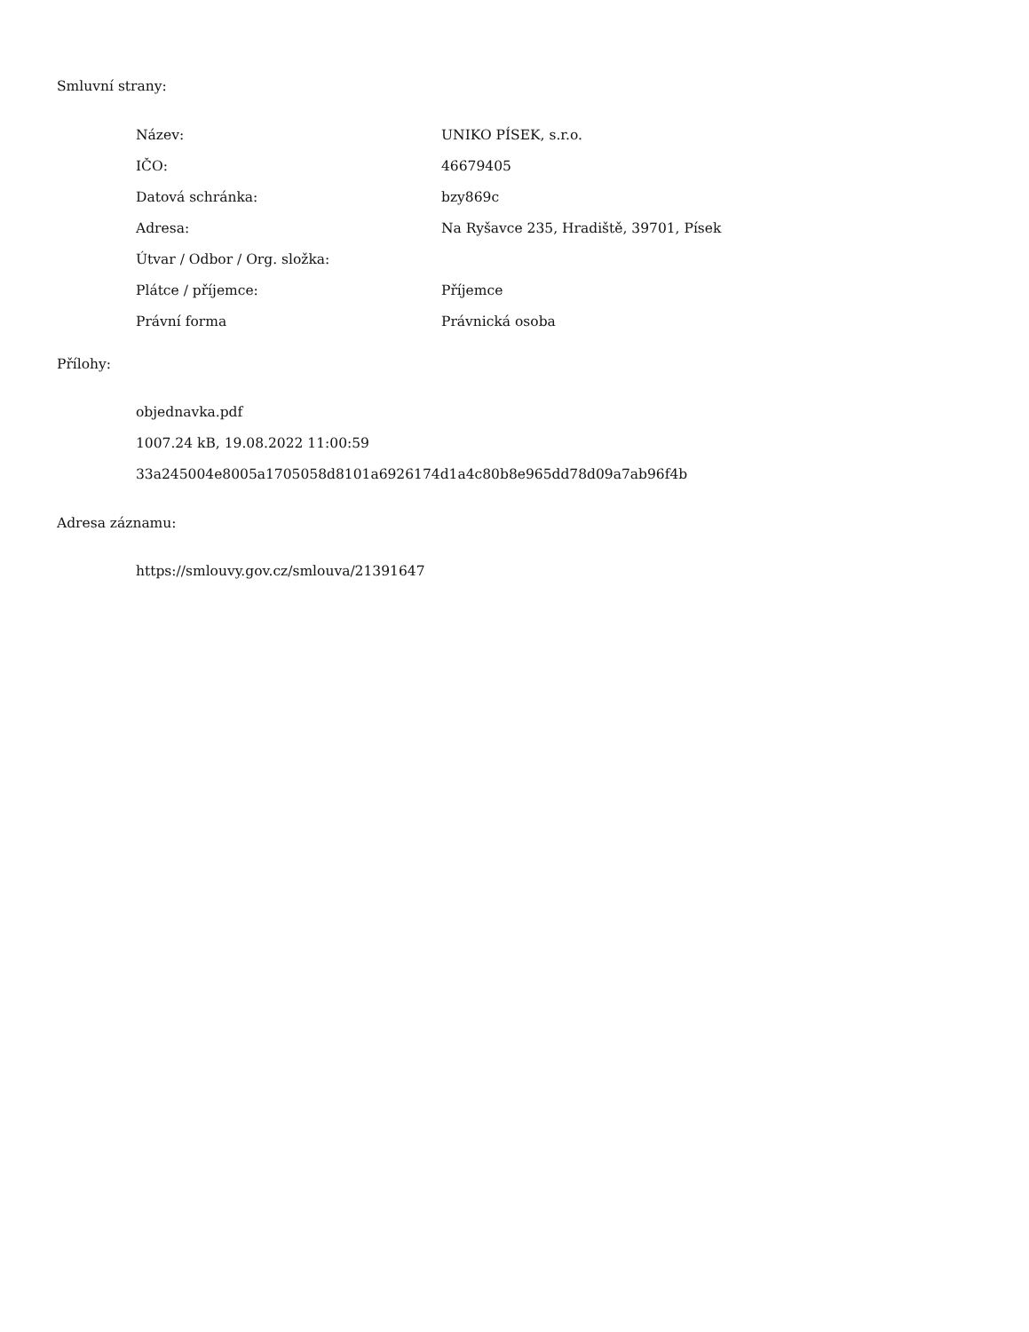Smluvní strany:
| Název: | UNIKO PÍSEK, s.r.o. |
| IČO: | 46679405 |
| Datová schránka: | bzy869c |
| Adresa: | Na Ryšavce 235, Hradiště, 39701, Písek |
| Útvar / Odbor / Org. složka: | |
| Plátce / příjemce: | Příjemce |
| Právní forma | Právnická osoba |
Přílohy:
objednavka.pdf
1007.24 kB, 19.08.2022 11:00:59
33a245004e8005a1705058d8101a6926174d1a4c80b8e965dd78d09a7ab96f4b
Adresa záznamu:
https://smlouvy.gov.cz/smlouva/21391647